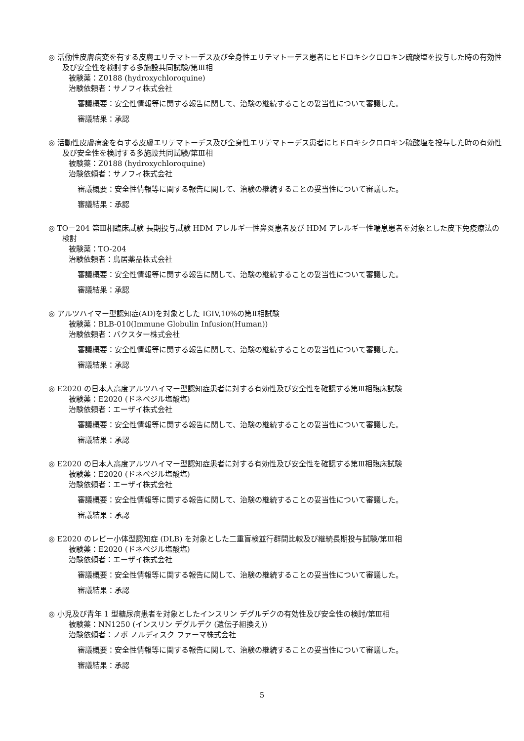◎ 活動性皮膚病変を有する皮膚エリテマトーデス及び全身性エリテマトーデス患者にヒドロキシクロロキン硫酸塩を投与した時の有効性及び安全性を検討する多施設共同試験/第Ⅲ相
被験薬：Z0188 (hydroxychloroquine)
治験依頼者：サノフィ株式会社
審議概要：安全性情報等に関する報告に関して、治験の継続することの妥当性について審議した。
審議結果：承認
◎ 活動性皮膚病変を有する皮膚エリテマトーデス及び全身性エリテマトーデス患者にヒドロキシクロロキン硫酸塩を投与した時の有効性及び安全性を検討する多施設共同試験/第Ⅲ相
被験薬：Z0188 (hydroxychloroquine)
治験依頼者：サノフィ株式会社
審議概要：安全性情報等に関する報告に関して、治験の継続することの妥当性について審議した。
審議結果：承認
◎ TO－204 第Ⅲ相臨床試験 長期投与試験 HDM アレルギー性鼻炎患者及び HDM アレルギー性喘息患者を対象とした皮下免疫療法の検討
被験薬：TO-204
治験依頼者：鳥居薬品株式会社
審議概要：安全性情報等に関する報告に関して、治験の継続することの妥当性について審議した。
審議結果：承認
◎ アルツハイマー型認知症(AD)を対象とした IGIV,10%の第Ⅱ相試験
被験薬：BLB-010(Immune Globulin Infusion(Human))
治験依頼者：バクスター株式会社
審議概要：安全性情報等に関する報告に関して、治験の継続することの妥当性について審議した。
審議結果：承認
◎ E2020 の日本人高度アルツハイマー型認知症患者に対する有効性及び安全性を確認する第Ⅲ相臨床試験
被験薬：E2020 (ドネペジル塩酸塩)
治験依頼者：エーザイ株式会社
審議概要：安全性情報等に関する報告に関して、治験の継続することの妥当性について審議した。
審議結果：承認
◎ E2020 の日本人高度アルツハイマー型認知症患者に対する有効性及び安全性を確認する第Ⅲ相臨床試験
被験薬：E2020 (ドネペジル塩酸塩)
治験依頼者：エーザイ株式会社
審議概要：安全性情報等に関する報告に関して、治験の継続することの妥当性について審議した。
審議結果：承認
◎ E2020 のレビー小体型認知症 (DLB) を対象とした二重盲検並行群間比較及び継続長期投与試験/第Ⅲ相
被験薬：E2020 (ドネペジル塩酸塩)
治験依頼者：エーザイ株式会社
審議概要：安全性情報等に関する報告に関して、治験の継続することの妥当性について審議した。
審議結果：承認
◎ 小児及び青年 1 型糖尿病患者を対象としたインスリン デグルデクの有効性及び安全性の検討/第Ⅲ相
被験薬：NN1250 (インスリン デグルデク (遺伝子組換え))
治験依頼者：ノボ ノルディスク ファーマ株式会社
審議概要：安全性情報等に関する報告に関して、治験の継続することの妥当性について審議した。
審議結果：承認
5